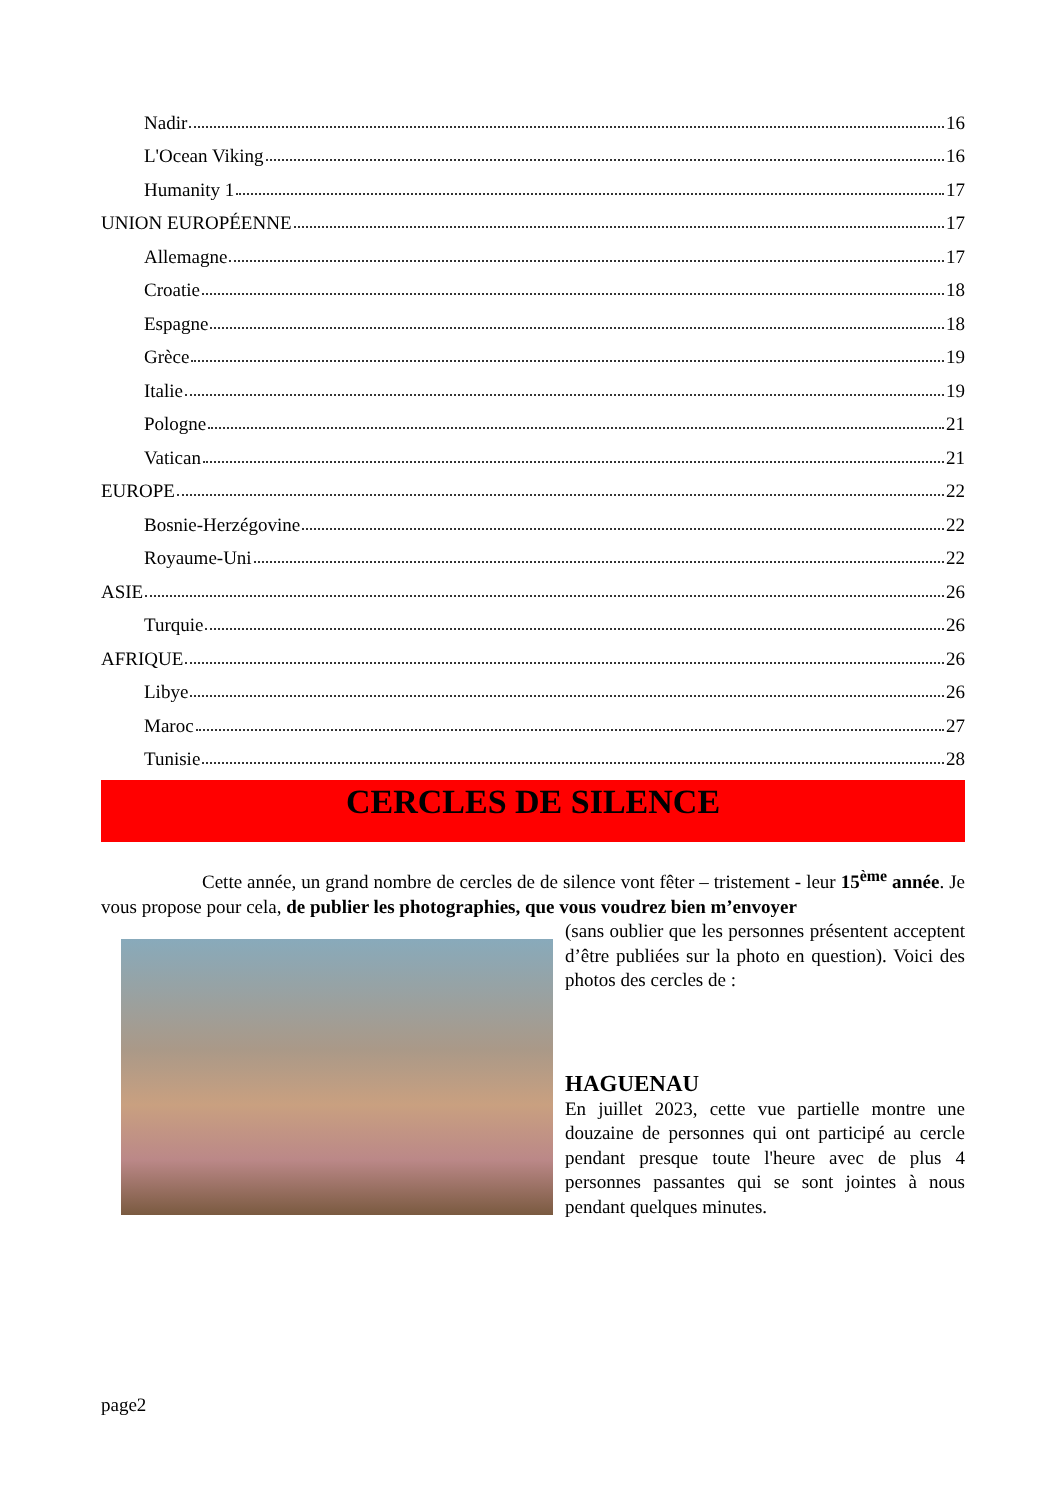Nadir 16
L'Ocean Viking 16
Humanity 1 17
UNION EUROPÉENNE 17
Allemagne 17
Croatie 18
Espagne 18
Grèce 19
Italie 19
Pologne 21
Vatican 21
EUROPE 22
Bosnie-Herzégovine 22
Royaume-Uni 22
ASIE 26
Turquie 26
AFRIQUE 26
Libye 26
Maroc 27
Tunisie 28
CERCLES DE SILENCE
Cette année, un grand nombre de cercles de de silence vont fêter – tristement - leur 15<sup>ème</sup> année. Je vous propose pour cela, de publier les photographies, que vous voudrez bien m’envoyer
(sans oublier que les personnes présentent acceptent d’être publiées sur la photo en question). Voici des photos des cercles de :
HAGUENAU
En juillet 2023, cette vue partielle montre une douzaine de personnes qui ont participé au cercle pendant presque toute l'heure avec de plus 4 personnes passantes qui se sont jointes à nous pendant quelques minutes.
page2